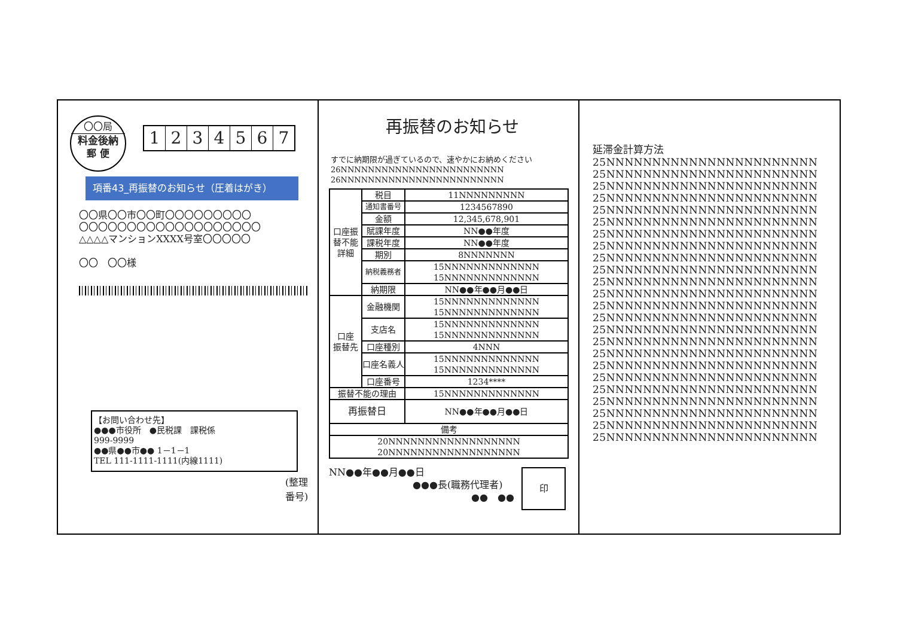〇〇局
料金後納
郵 便
1234567
項番43_再振替のお知らせ（圧着はがき）
〇〇県〇〇市〇〇町〇〇〇〇〇〇〇〇〇
〇〇〇〇〇〇〇〇〇〇〇〇〇〇〇〇〇〇〇
△△△△マンションXXXX号室〇〇〇〇〇
〇〇　〇〇様
【お問い合わせ先】
●●●市役所　●民税課　課税係
999-9999
●●県●●市●● 1－1－1
TEL 111-1111-1111(内線1111)
(整理番号)
再振替のお知らせ
すでに納期限が過ぎているので、速やかにお納めください
26NNNNNNNNNNNNNNNNNNNNNNNN
26NNNNNNNNNNNNNNNNNNNNNNNN
| 口座振 替不能 詳細 | 税目 | 11NNNNNNNNN |
| | 通知書番号 | 1234567890 |
| | 金額 | 12,345,678,901 |
| | 賦課年度 | NN●●年度 |
| | 課税年度 | NN●●年度 |
| | 期別 | 8NNNNNNN |
| | 納税義務者 | 15NNNNNNNNNNNNN 15NNNNNNNNNNNNN |
| | 納期限 | NN●●年●●月●●日 |
| 口座 振替先 | 金融機関 | 15NNNNNNNNNNNNN 15NNNNNNNNNNNNN |
| | 支店名 | 15NNNNNNNNNNNNN 15NNNNNNNNNNNNN |
| | 口座種別 | 4NNN |
| | 口座名義人 | 15NNNNNNNNNNNNN 15NNNNNNNNNNNNN |
| | 口座番号 | 1234**** |
| 振替不能の理由 | | 15NNNNNNNNNNNNN |
| 再振替日 | | NN●●年●●月●●日 |
| 備考 | | |
| 20NNNNNNNNNNNNNNNNNN 20NNNNNNNNNNNNNNNNNN | | |
NN●●年●●月●●日
●●●長(職務代理者)
●●　●●
印
延滞金計算方法
25NNNNNNNNNNNNNNNNNNNNNNN
25NNNNNNNNNNNNNNNNNNNNNNN
25NNNNNNNNNNNNNNNNNNNNNNN
25NNNNNNNNNNNNNNNNNNNNNNN
25NNNNNNNNNNNNNNNNNNNNNNN
25NNNNNNNNNNNNNNNNNNNNNNN
25NNNNNNNNNNNNNNNNNNNNNNN
25NNNNNNNNNNNNNNNNNNNNNNN
25NNNNNNNNNNNNNNNNNNNNNNN
25NNNNNNNNNNNNNNNNNNNNNNN
25NNNNNNNNNNNNNNNNNNNNNNN
25NNNNNNNNNNNNNNNNNNNNNNN
25NNNNNNNNNNNNNNNNNNNNNNN
25NNNNNNNNNNNNNNNNNNNNNNN
25NNNNNNNNNNNNNNNNNNNNNNN
25NNNNNNNNNNNNNNNNNNNNNNN
25NNNNNNNNNNNNNNNNNNNNNNN
25NNNNNNNNNNNNNNNNNNNNNNN
25NNNNNNNNNNNNNNNNNNNNNNN
25NNNNNNNNNNNNNNNNNNNNNNN
25NNNNNNNNNNNNNNNNNNNNNNN
25NNNNNNNNNNNNNNNNNNNNNNN
25NNNNNNNNNNNNNNNNNNNNNNN
25NNNNNNNNNNNNNNNNNNNNNNN